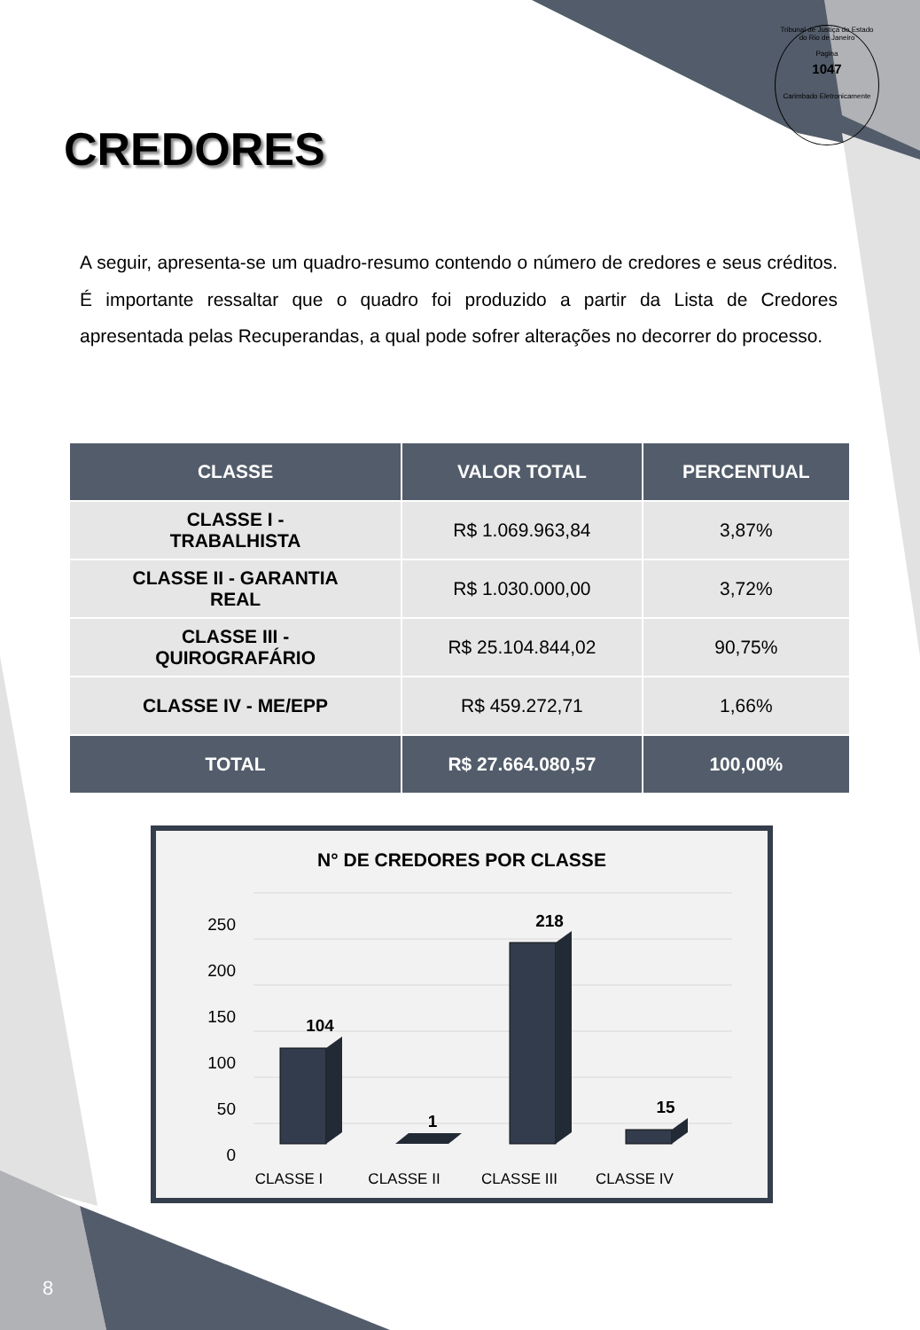Tribunal de Justiça do Estado do Rio de Janeiro
Pagina
1047
Carimbado Eletronicamente
CREDORES
A seguir, apresenta-se um quadro-resumo contendo o número de credores e seus créditos. É importante ressaltar que o quadro foi produzido a partir da Lista de Credores apresentada pelas Recuperandas, a qual pode sofrer alterações no decorrer do processo.
| CLASSE | VALOR TOTAL | PERCENTUAL |
| --- | --- | --- |
| CLASSE I - TRABALHISTA | R$ 1.069.963,84 | 3,87% |
| CLASSE II - GARANTIA REAL | R$ 1.030.000,00 | 3,72% |
| CLASSE III - QUIROGRAFÁRIO | R$ 25.104.844,02 | 90,75% |
| CLASSE IV - ME/EPP | R$ 459.272,71 | 1,66% |
| TOTAL | R$ 27.664.080,57 | 100,00% |
N° DE CREDORES POR CLASSE
250
200
150
100
50
0
104
1
218
15
CLASSE I
CLASSE II
CLASSE III
CLASSE IV
8